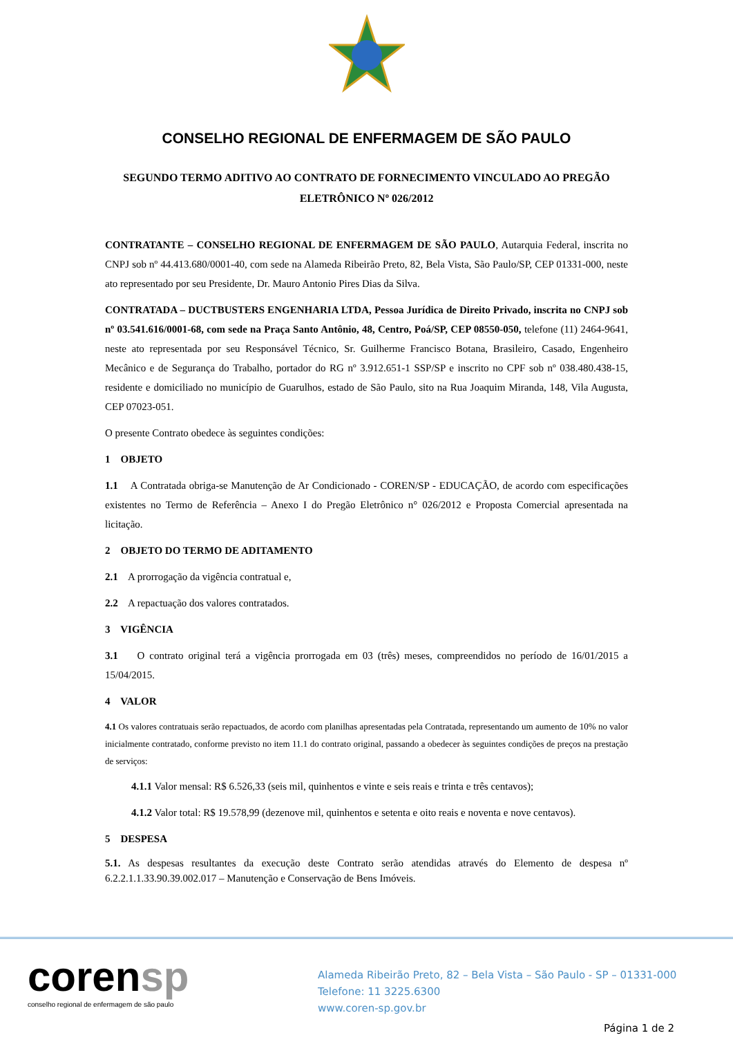CONSELHO REGIONAL DE ENFERMAGEM DE SÃO PAULO
SEGUNDO TERMO ADITIVO AO CONTRATO DE FORNECIMENTO VINCULADO AO PREGÃO ELETRÔNICO Nº 026/2012
CONTRATANTE – CONSELHO REGIONAL DE ENFERMAGEM DE SÃO PAULO, Autarquia Federal, inscrita no CNPJ sob nº 44.413.680/0001-40, com sede na Alameda Ribeirão Preto, 82, Bela Vista, São Paulo/SP, CEP 01331-000, neste ato representado por seu Presidente, Dr. Mauro Antonio Pires Dias da Silva.
CONTRATADA – DUCTBUSTERS ENGENHARIA LTDA, Pessoa Jurídica de Direito Privado, inscrita no CNPJ sob nº 03.541.616/0001-68, com sede na Praça Santo Antônio, 48, Centro, Poá/SP, CEP 08550-050, telefone (11) 2464-9641, neste ato representada por seu Responsável Técnico, Sr. Guilherme Francisco Botana, Brasileiro, Casado, Engenheiro Mecânico e de Segurança do Trabalho, portador do RG nº 3.912.651-1 SSP/SP e inscrito no CPF sob nº 038.480.438-15, residente e domiciliado no município de Guarulhos, estado de São Paulo, sito na Rua Joaquim Miranda, 148, Vila Augusta, CEP 07023-051.
O presente Contrato obedece às seguintes condições:
1 OBJETO
1.1 A Contratada obriga-se Manutenção de Ar Condicionado - COREN/SP - EDUCAÇÃO, de acordo com especificações existentes no Termo de Referência – Anexo I do Pregão Eletrônico n° 026/2012 e Proposta Comercial apresentada na licitação.
2 OBJETO DO TERMO DE ADITAMENTO
2.1 A prorrogação da vigência contratual e,
2.2 A repactuação dos valores contratados.
3 VIGÊNCIA
3.1 O contrato original terá a vigência prorrogada em 03 (três) meses, compreendidos no período de 16/01/2015 a 15/04/2015.
4 VALOR
4.1 Os valores contratuais serão repactuados, de acordo com planilhas apresentadas pela Contratada, representando um aumento de 10% no valor inicialmente contratado, conforme previsto no item 11.1 do contrato original, passando a obedecer às seguintes condições de preços na prestação de serviços:
4.1.1 Valor mensal: R$ 6.526,33 (seis mil, quinhentos e vinte e seis reais e trinta e três centavos);
4.1.2 Valor total: R$ 19.578,99 (dezenove mil, quinhentos e setenta e oito reais e noventa e nove centavos).
5 DESPESA
5.1. As despesas resultantes da execução deste Contrato serão atendidas através do Elemento de despesa nº 6.2.2.1.1.33.90.39.002.017 – Manutenção e Conservação de Bens Imóveis.
corensp
conselho regional de enfermagem de são paulo
Alameda Ribeirão Preto, 82 – Bela Vista – São Paulo - SP – 01331-000
Telefone: 11 3225.6300
www.coren-sp.gov.br
Página 1 de 2